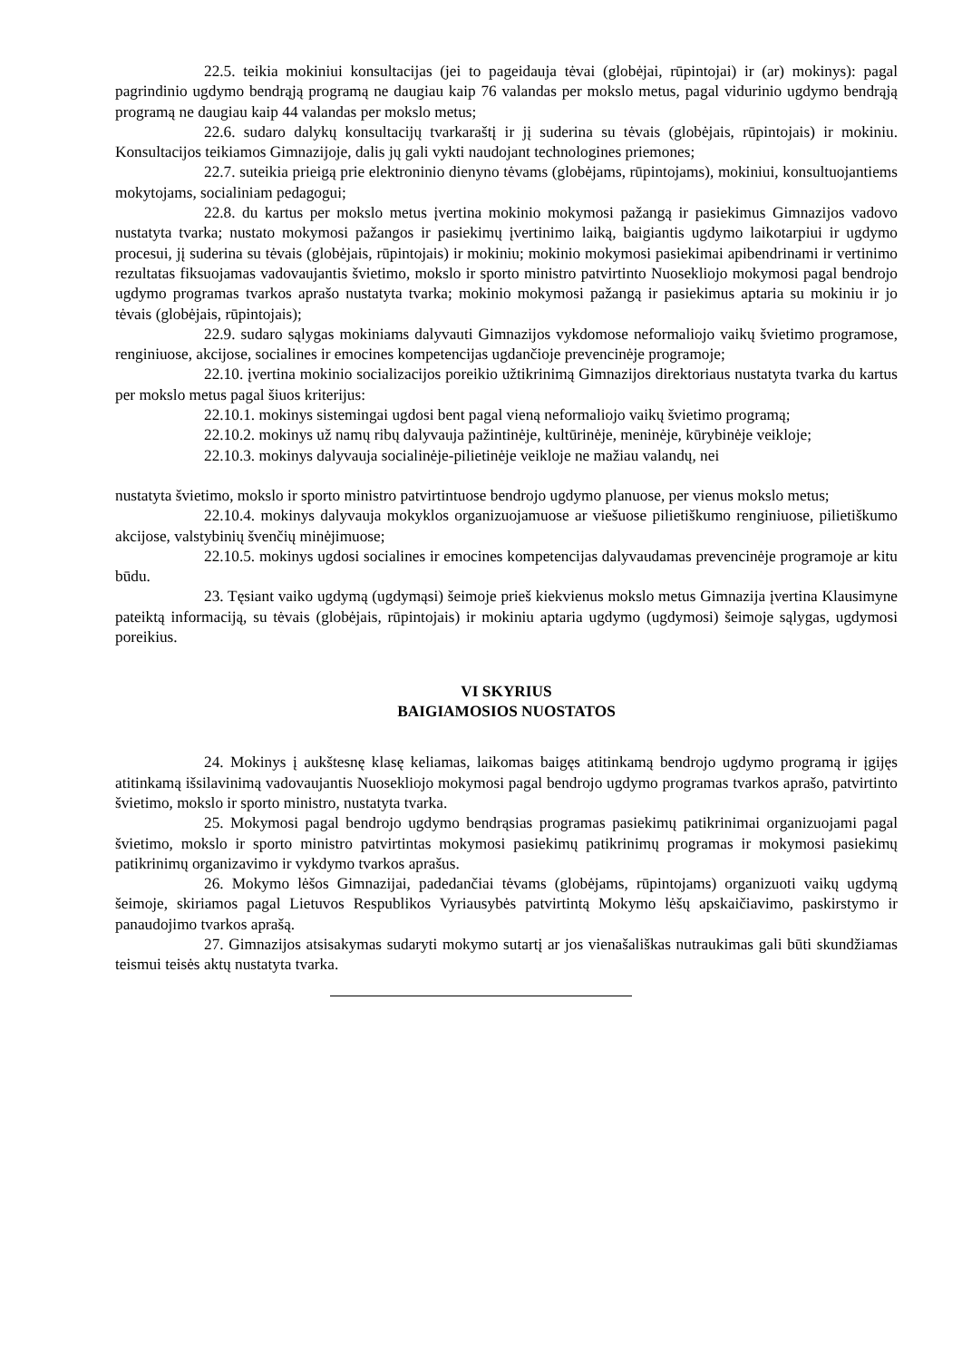22.5. teikia mokiniui konsultacijas (jei to pageidauja tėvai (globėjai, rūpintojai) ir (ar) mokinys): pagal pagrindinio ugdymo bendrąją programą ne daugiau kaip 76 valandas per mokslo metus, pagal vidurinio ugdymo bendrąją programą ne daugiau kaip 44 valandas per mokslo metus;
22.6. sudaro dalykų konsultacijų tvarkaraštį ir jį suderina su tėvais (globėjais, rūpintojais) ir mokiniu. Konsultacijos teikiamos Gimnazijoje, dalis jų gali vykti naudojant technologines priemones;
22.7. suteikia prieigą prie elektroninio dienyno tėvams (globėjams, rūpintojams), mokiniui, konsultuojantiems mokytojams, socialiniam pedagogui;
22.8. du kartus per mokslo metus įvertina mokinio mokymosi pažangą ir pasiekimus Gimnazijos vadovo nustatyta tvarka; nustato mokymosi pažangos ir pasiekimų įvertinimo laiką, baigiantis ugdymo laikotarpiui ir ugdymo procesui, jį suderina su tėvais (globėjais, rūpintojais) ir mokiniu; mokinio mokymosi pasiekimai apibendrinami ir vertinimo rezultatas fiksuojamas vadovaujantis švietimo, mokslo ir sporto ministro patvirtinto Nuoseklioj‍o mokymosi pagal bendrojo ugdymo programas tvarkos aprašo nustatyta tvarka; mokinio mokymosi pažangą ir pasiekimus aptaria su mokiniu ir jo tėvais (globėjais, rūpintojais);
22.9. sudaro sąlygas mokiniams dalyvauti Gimnazijos vykdomose neformaliojo vaikų švietimo programose, renginiuose, akcijose, socialines ir emocines kompetencijas ugdančioje prevencinėje programoje;
22.10. įvertina mokinio socializacijos poreikio užtikrinimą Gimnazijos direktoriaus nustatyta tvarka du kartus per mokslo metus pagal šiuos kriterijus:
22.10.1. mokinys sistemingai ugdosi bent pagal vieną neformaliojo vaikų švietimo programą;
22.10.2. mokinys už namų ribų dalyvauja pažintinėje, kultūrinėje, meninėje, kūrybinėje veikloje;
22.10.3. mokinys dalyvauja socialinėje-pilietinėje veikloje ne mažiau valandų, nei
nustatyta švietimo, mokslo ir sporto ministro patvirtintuose bendrojo ugdymo planuose, per vienus mokslo metus;
22.10.4. mokinys dalyvauja mokyklos organizuojamuose ar viešuose pilietiškumo renginiuose, pilietiškumo akcijose, valstybinių švenčių minėjimuose;
22.10.5. mokinys ugdosi socialines ir emocines kompetencijas dalyvaudamas prevencinėje programoje ar kitu būdu.
23. Tęsiant vaiko ugdymą (ugdymąsi) šeimoje prieš kiekvienus mokslo metus Gimnazija įvertina Klausimyne pateiktą informaciją, su tėvais (globėjais, rūpintojais) ir mokiniu aptaria ugdymo (ugdymosi) šeimoje sąlygas, ugdymosi poreikius.
VI SKYRIUS
BAIGIAMOSIOS NUOSTATOS
24. Mokinys į aukštesnę klasę keliamas, laikomas baigęs atitinkamą bendrojo ugdymo programą ir įgijęs atitinkamą išsilavinimą vadovaujantis Nuosekliojo mokymosi pagal bendrojo ugdymo programas tvarkos aprašo, patvirtinto švietimo, mokslo ir sporto ministro, nustatyta tvarka.
25. Mokymosi pagal bendrojo ugdymo bendrąsias programas pasiekimų patikrinimai organizuojami pagal švietimo, mokslo ir sporto ministro patvirtintas mokymosi pasiekimų patikrinimų programas ir mokymosi pasiekimų patikrinimų organizavimo ir vykdymo tvarkos aprašus.
26. Mokymo lėšos Gimnazijai, padedančiai tėvams (globėjams, rūpintojams) organizuoti vaikų ugdymą šeimoje, skiriamos pagal Lietuvos Respublikos Vyriausybės patvirtintą Mokymo lėšų apskaičiavimo, paskirstymo ir panaudojimo tvarkos aprašą.
27. Gimnazijos atsisakymas sudaryti mokymo sutartį ar jos vienašališkas nutraukimas gali būti skundžiamas teismui teisės aktų nustatyta tvarka.